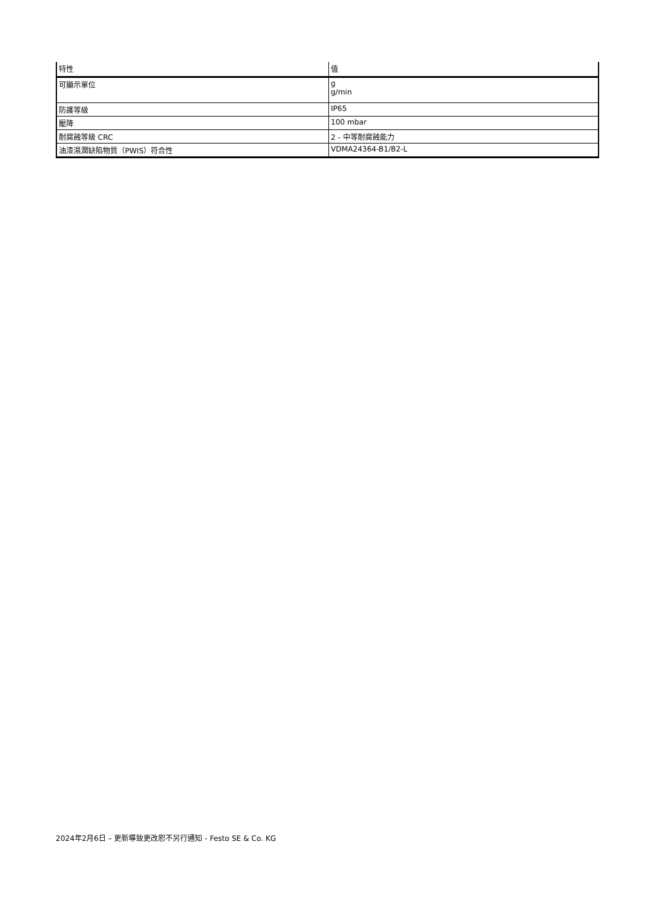| 特性 | 值 |
| --- | --- |
| 可顯示單位 | g g/min |
| 防護等級 | IP65 |
| 壓降 | 100 mbar |
| 耐腐蝕等級 CRC | 2 - 中等耐腐蝕能力 |
| 油漆濕潤缺陷物質（PWIS）符合性 | VDMA24364-B1/B2-L |
2024年2月6日 – 更新導致更改恕不另行通知 - Festo SE & Co. KG